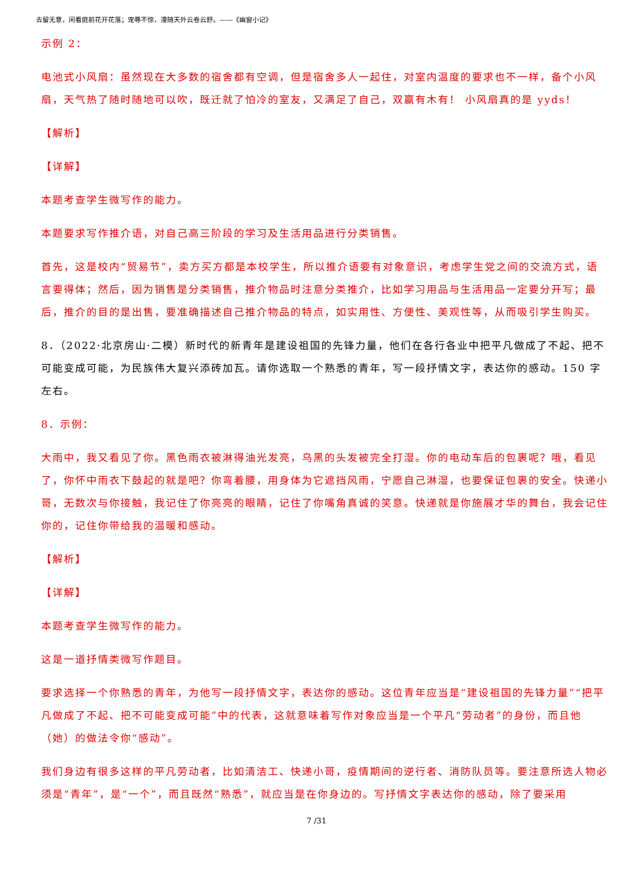去留无意，闲看庭前花开花落；宠辱不惊，漫随天外云卷云舒。——《幽窗小记》
示例 2：
电池式小风扇：虽然现在大多数的宿舍都有空调，但是宿舍多人一起住，对室内温度的要求也不一样，备个小风扇，天气热了随时随地可以吹，既迁就了怕冷的室友，又满足了自己，双赢有木有！ 小风扇真的是 yyds！
【解析】
【详解】
本题考查学生微写作的能力。
本题要求写作推介语，对自己高三阶段的学习及生活用品进行分类销售。
首先，这是校内“贸易节”，卖方买方都是本校学生，所以推介语要有对象意识，考虑学生党之间的交流方式，语言要得体；然后，因为销售是分类销售，推介物品时注意分类推介，比如学习用品与生活用品一定要分开写；最后，推介的目的是出售，要准确描述自己推介物品的特点，如实用性、方便性、美观性等，从而吸引学生购买。
8．（2022·北京房山·二模）新时代的新青年是建设祖国的先锋力量，他们在各行各业中把平凡做成了不起、把不可能变成可能，为民族伟大复兴添砖加瓦。请你选取一个熟悉的青年，写一段抒情文字，表达你的感动。150 字左右。
8．示例：
大雨中，我又看见了你。黑色雨衣被淋得油光发亮，乌黑的头发被完全打湿。你的电动车后的包裹呢？哦，看见了，你怀中雨衣下鼓起的就是吧？你弯着腰，用身体为它遮挡风雨，宁愿自己淋湿，也要保证包裹的安全。快递小哥，无数次与你接触，我记住了你亮亮的眼睛，记住了你嘴角真诚的笑意。快递就是你施展才华的舞台，我会记住你的，记住你带给我的温暖和感动。
【解析】
【详解】
本题考查学生微写作的能力。
这是一道抒情类微写作题目。
要求选择一个你熟悉的青年，为他写一段抒情文字，表达你的感动。这位青年应当是“建设祖国的先锋力量”“把平凡做成了不起、把不可能变成可能”中的代表，这就意味着写作对象应当是一个平凡“劳动者”的身份，而且他（她）的做法令你“感动”。
我们身边有很多这样的平凡劳动者，比如清洁工、快递小哥，疫情期间的逆行者、消防队员等。要注意所选人物必须是“青年”，是“一个”，而且既然“熟悉”，就应当是在你身边的。写抒情文字表达你的感动，除了要采用
7 /31